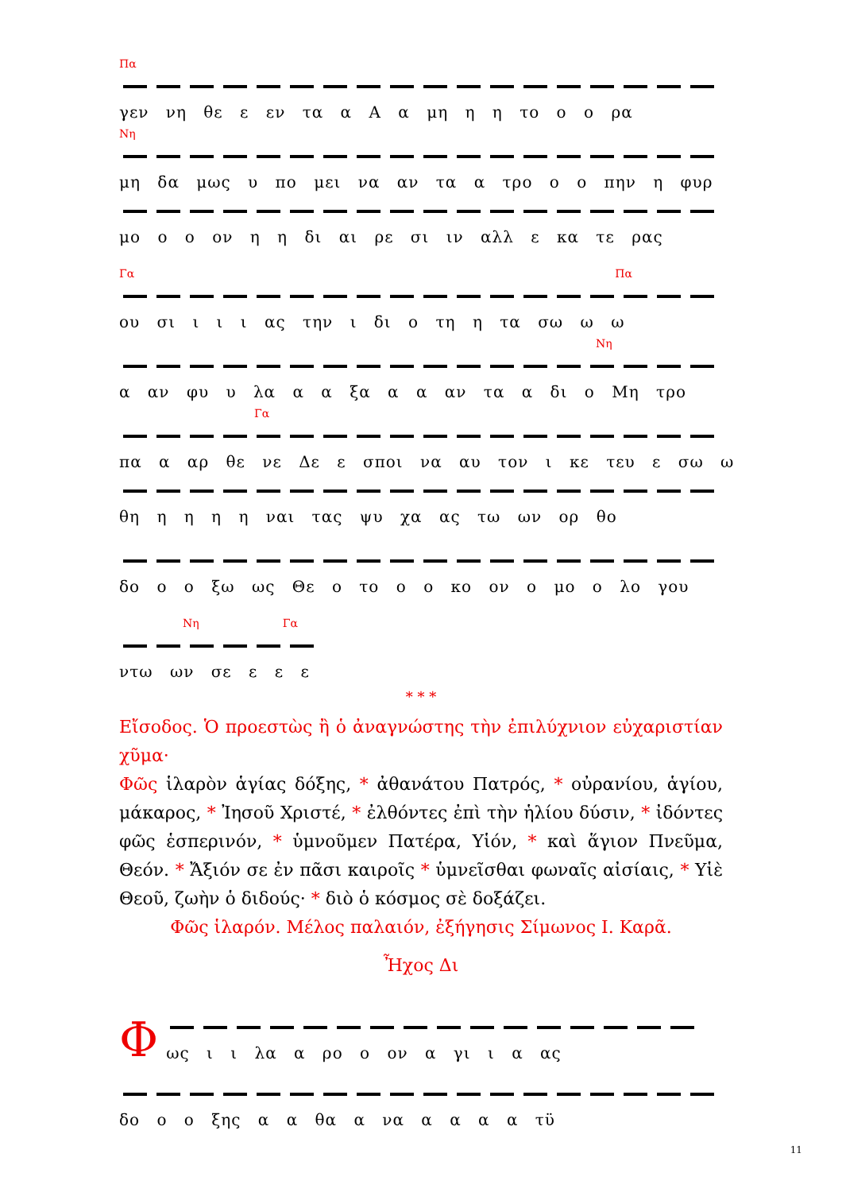Πα
γεν νη θε ε εν τα α Α α μη η η το ο ο ρα
Νη
μη δα μως υ πο μει να αν τα α τρο ο ο πην η φυρ
μο ο ο ον η η δι αι ρε σι ιν αλλ ε κα τε ρας
Γα Πα
ου σι ι ι ι ας την ι δι ο τη η τα σω ω ω
Νη
α αν φυ υ λα α α ξα α α αν τα α δι ο Μη τρο
Γα
πα α αρ θε νε Δε ε σποι να αυ τον ι κε τευ ε σω ω
θη η η η η ναι τας ψυ χα ας τω ων ορ θο
δο ο ο ξω ως Θε ο το ο ο κο ον ο μο ο λο γου
Νη Γα
ντω ων σε ε ε ε
* * *
Εἴσοδος. Ὁ προεστὼς ἢ ὁ ἀναγνώστης τὴν ἐπιλύχνιον εὐχαριστίαν χῦμα·
Φῶς ἱλαρὸν ἁγίας δόξης, * ἀθανάτου Πατρός, * οὐρανίου, ἁγίου, μάκαρος, * Ἰησοῦ Χριστέ, * ἐλθόντες ἐπὶ τὴν ἡλίου δύσιν, * ἰδόντες φῶς ἑσπερινόν, * ὑμνοῦμεν Πατέρα, Υἱόν, * καὶ ἅγιον Πνεῦμα, Θεόν. * Ἄξιόν σε ἐν πᾶσι καιροῖς * ὑμνεῖσθαι φωναῖς αἰσίαις, * Υἱὲ Θεοῦ, ζωὴν ὁ διδούς· * διὸ ὁ κόσμος σὲ δοξάζει.
Φῶς ἱλαρόν. Μέλος παλαιόν, ἐξήγησις Σίμωνος Ι. Καρᾶ.
Ἦχος Δι
Φ
ως ι ι λα α ρο ο ον α γι ι α ας
δο ο ο ξης α α θα α να α α α α τϋ
11